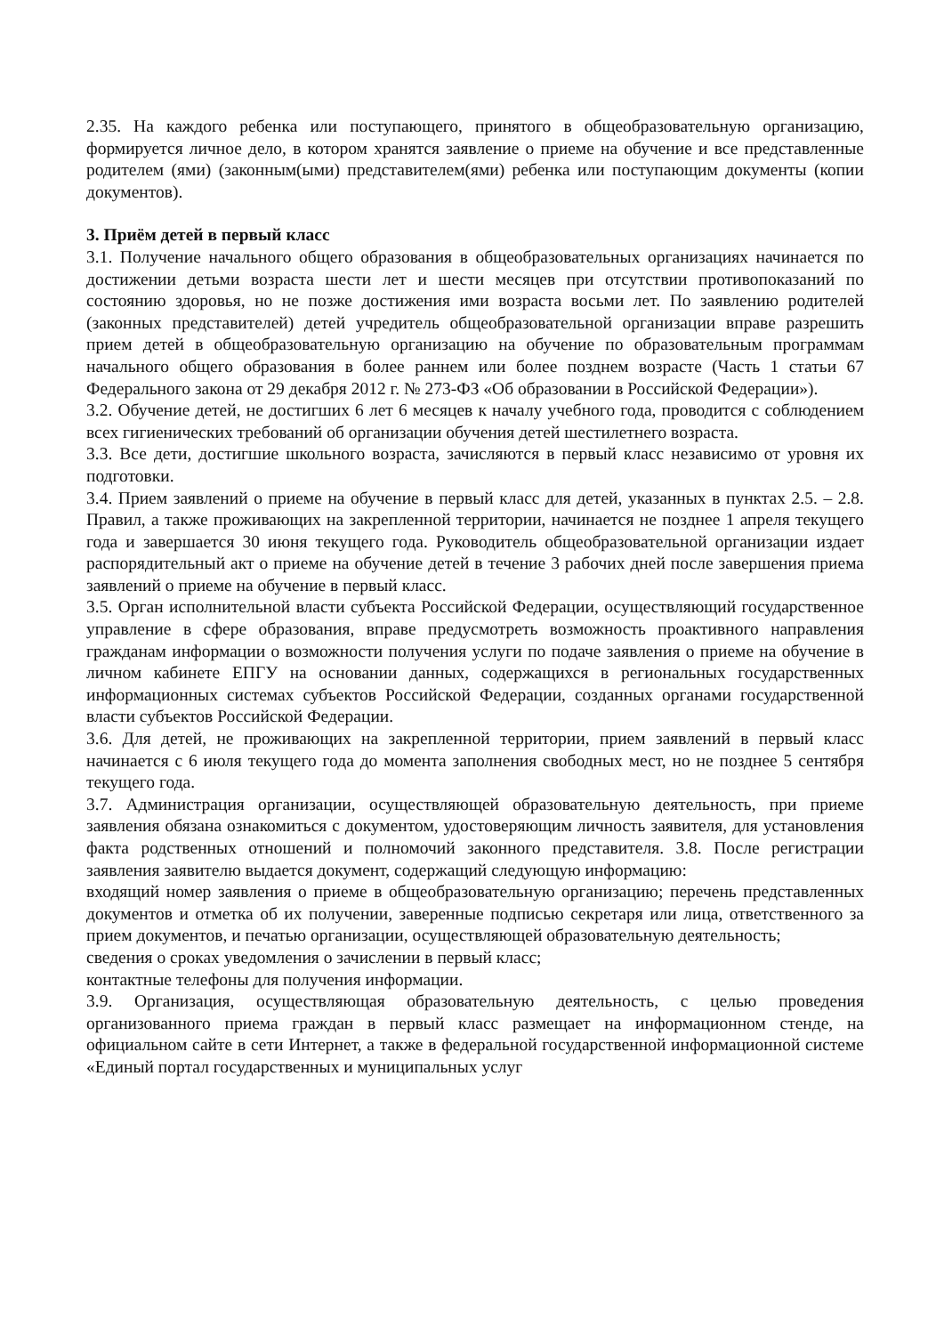2.35. На каждого ребенка или поступающего, принятого в общеобразовательную организацию, формируется личное дело, в котором хранятся заявление о приеме на обучение и все представленные родителем (ями) (законным(ыми) представителем(ями) ребенка или поступающим документы (копии документов).
3. Приём детей в первый класс
3.1. Получение начального общего образования в общеобразовательных организациях начинается по достижении детьми возраста шести лет и шести месяцев при отсутствии противопоказаний по состоянию здоровья, но не позже достижения ими возраста восьми лет. По заявлению родителей (законных представителей) детей учредитель общеобразовательной организации вправе разрешить прием детей в общеобразовательную организацию на обучение по образовательным программам начального общего образования в более раннем или более позднем возрасте (Часть 1 статьи 67 Федерального закона от 29 декабря 2012 г. № 273-ФЗ «Об образовании в Российской Федерации»).
3.2. Обучение детей, не достигших 6 лет 6 месяцев к началу учебного года, проводится с соблюдением всех гигиенических требований об организации обучения детей шестилетнего возраста.
3.3. Все дети, достигшие школьного возраста, зачисляются в первый класс независимо от уровня их подготовки.
3.4. Прием заявлений о приеме на обучение в первый класс для детей, указанных в пунктах 2.5. – 2.8. Правил, а также проживающих на закрепленной территории, начинается не позднее 1 апреля текущего года и завершается 30 июня текущего года. Руководитель общеобразовательной организации издает распорядительный акт о приеме на обучение детей в течение 3 рабочих дней после завершения приема заявлений о приеме на обучение в первый класс.
3.5. Орган исполнительной власти субъекта Российской Федерации, осуществляющий государственное управление в сфере образования, вправе предусмотреть возможность проактивного направления гражданам информации о возможности получения услуги по подаче заявления о приеме на обучение в личном кабинете ЕПГУ на основании данных, содержащихся в региональных государственных информационных системах субъектов Российской Федерации, созданных органами государственной власти субъектов Российской Федерации.
3.6. Для детей, не проживающих на закрепленной территории, прием заявлений в первый класс начинается с 6 июля текущего года до момента заполнения свободных мест, но не позднее 5 сентября текущего года.
3.7. Администрация организации, осуществляющей образовательную деятельность, при приеме заявления обязана ознакомиться с документом, удостоверяющим личность заявителя, для установления факта родственных отношений и полномочий законного представителя. 3.8. После регистрации заявления заявителю выдается документ, содержащий следующую информацию:
входящий номер заявления о приеме в общеобразовательную организацию; перечень представленных документов и отметка об их получении, заверенные подписью секретаря или лица, ответственного за прием документов, и печатью организации, осуществляющей образовательную деятельность;
сведения о сроках уведомления о зачислении в первый класс;
контактные телефоны для получения информации.
3.9. Организация, осуществляющая образовательную деятельность, с целью проведения организованного приема граждан в первый класс размещает на информационном стенде, на официальном сайте в сети Интернет, а также в федеральной государственной информационной системе «Единый портал государственных и муниципальных услуг